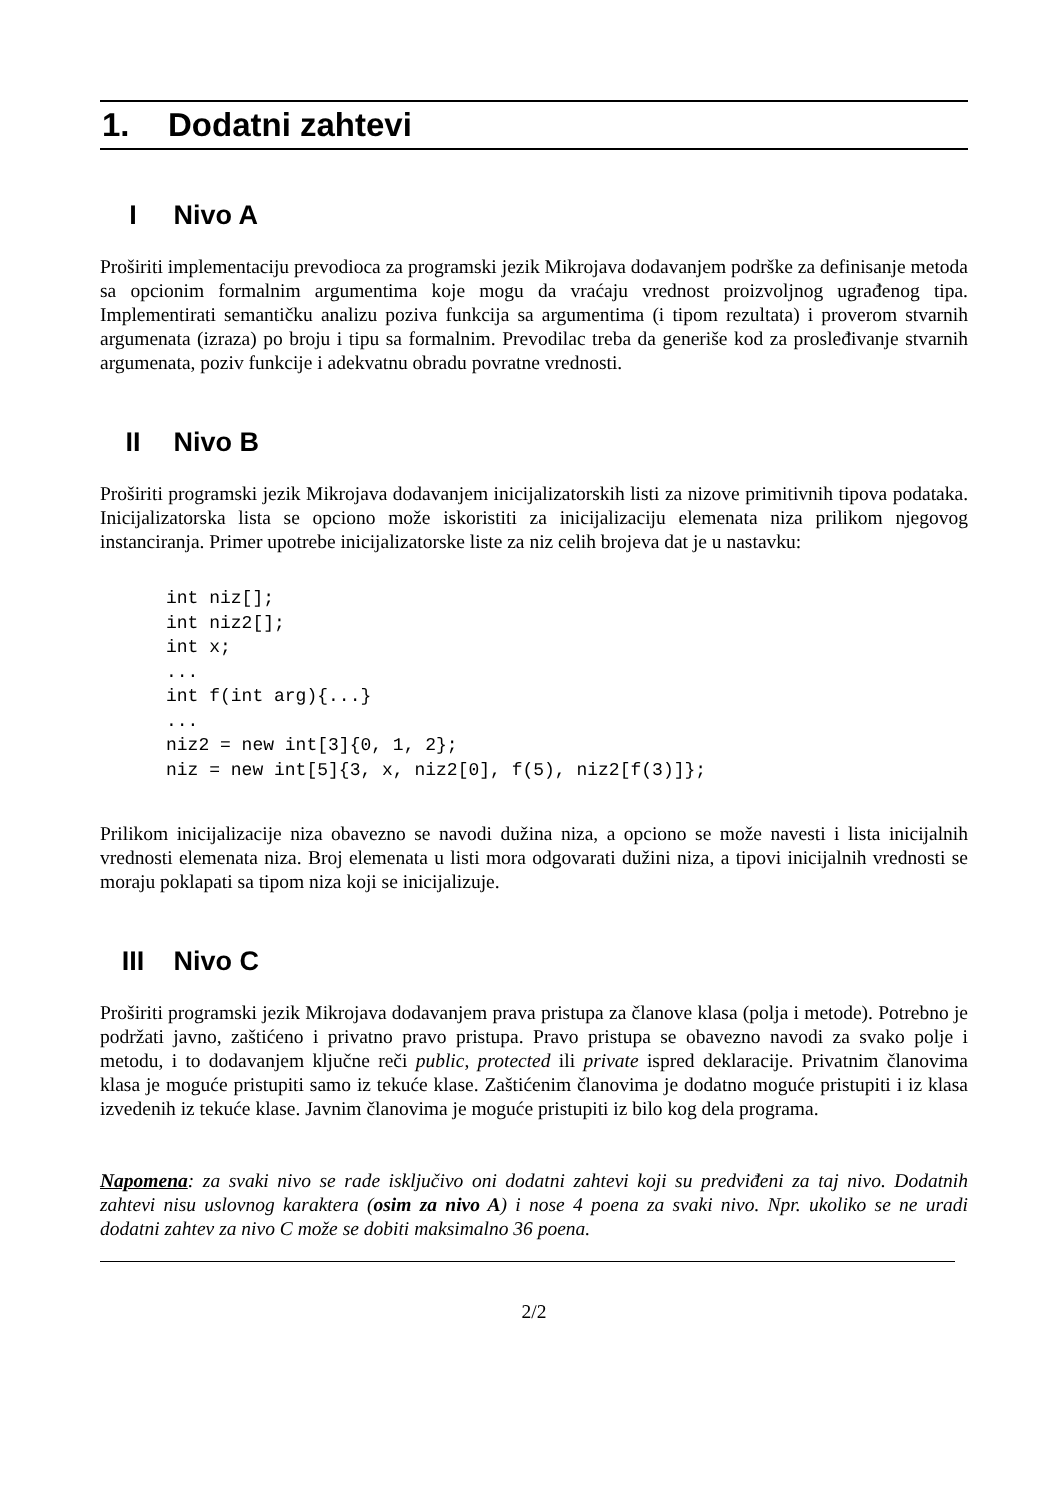1. Dodatni zahtevi
I Nivo A
Proširiti implementaciju prevodioca za programski jezik Mikrojava dodavanjem podrške za definisanje metoda sa opcionim formalnim argumentima koje mogu da vraćaju vrednost proizvoljnog ugrađenog tipa. Implementirati semantičku analizu poziva funkcija sa argumentima (i tipom rezultata) i proverom stvarnih argumenata (izraza) po broju i tipu sa formalnim. Prevodilac treba da generiše kod za prosleđivanje stvarnih argumenata, poziv funkcije i adekvatnu obradu povratne vrednosti.
II Nivo B
Proširiti programski jezik Mikrojava dodavanjem inicijalizatorskih listi za nizove primitivnih tipova podataka. Inicijalizatorska lista se opciono može iskoristiti za inicijalizaciju elemenata niza prilikom njegovog instanciranja. Primer upotrebe inicijalizatorske liste za niz celih brojeva dat je u nastavku:
int niz[];
int niz2[];
int x;
...
int f(int arg){...}
...
niz2 = new int[3]{0, 1, 2};
niz = new int[5]{3, x, niz2[0], f(5), niz2[f(3)]};
Prilikom inicijalizacije niza obavezno se navodi dužina niza, a opciono se može navesti i lista inicijalnih vrednosti elemenata niza. Broj elemenata u listi mora odgovarati dužini niza, a tipovi inicijalnih vrednosti se moraju poklapati sa tipom niza koji se inicijalizuje.
III Nivo C
Proširiti programski jezik Mikrojava dodavanjem prava pristupa za članove klasa (polja i metode). Potrebno je podržati javno, zaštićeno i privatno pravo pristupa. Pravo pristupa se obavezno navodi za svako polje i metodu, i to dodavanjem ključne reči public, protected ili private ispred deklaracije. Privatnim članovima klasa je moguće pristupiti samo iz tekuće klase. Zaštićenim članovima je dodatno moguće pristupiti i iz klasa izvedenih iz tekuće klase. Javnim članovima je moguće pristupiti iz bilo kog dela programa.
Napomena: za svaki nivo se rade isključivo oni dodatni zahtevi koji su predviđeni za taj nivo. Dodatnih zahtevi nisu uslovnog karaktera (osim za nivo A) i nose 4 poena za svaki nivo. Npr. ukoliko se ne uradi dodatni zahtev za nivo C može se dobiti maksimalno 36 poena.
2/2